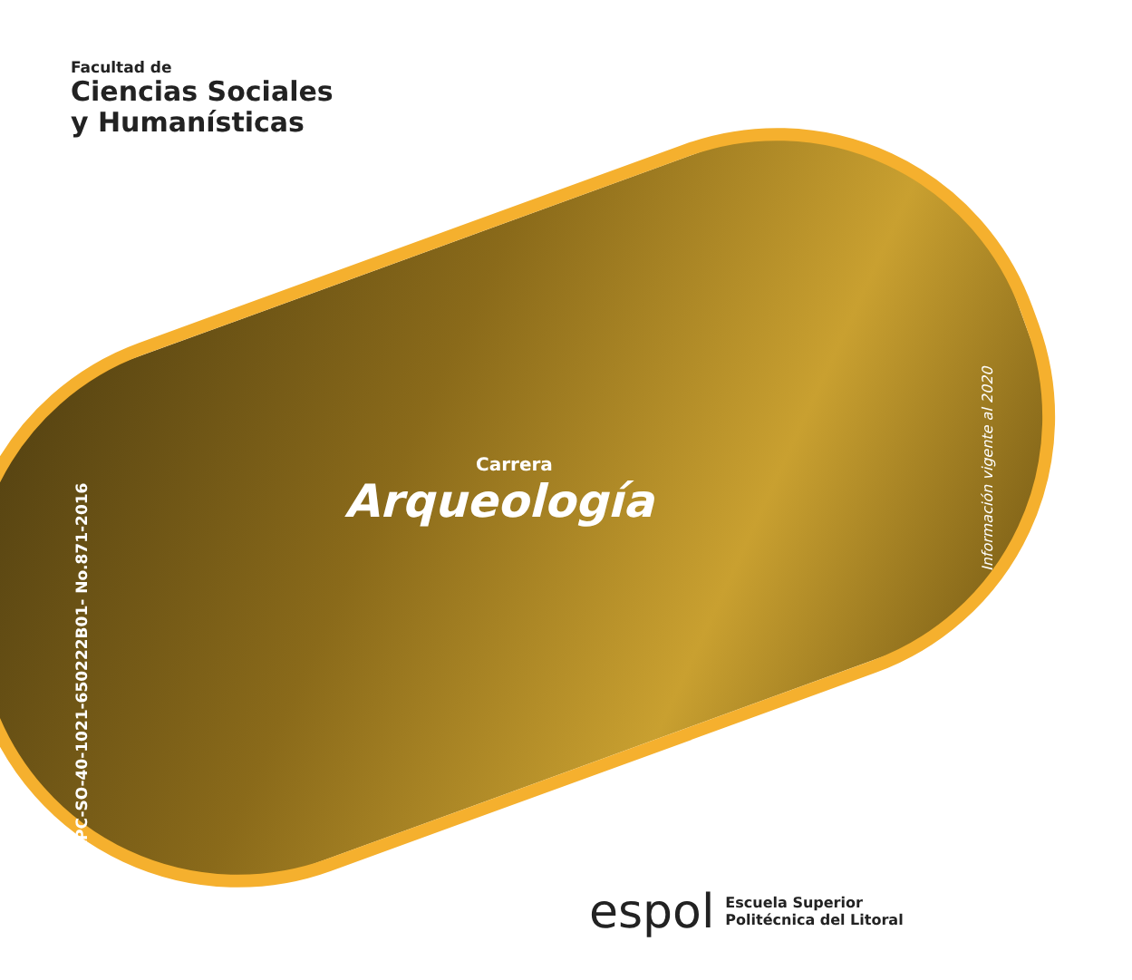Facultad de
Ciencias Sociales
y Humanísticas
Carrera
Arqueología
RPC-SO-40-1021-650222B01- No.871-2016
Información vigente al 2020
espol Escuela Superior
Politécnica del Litoral